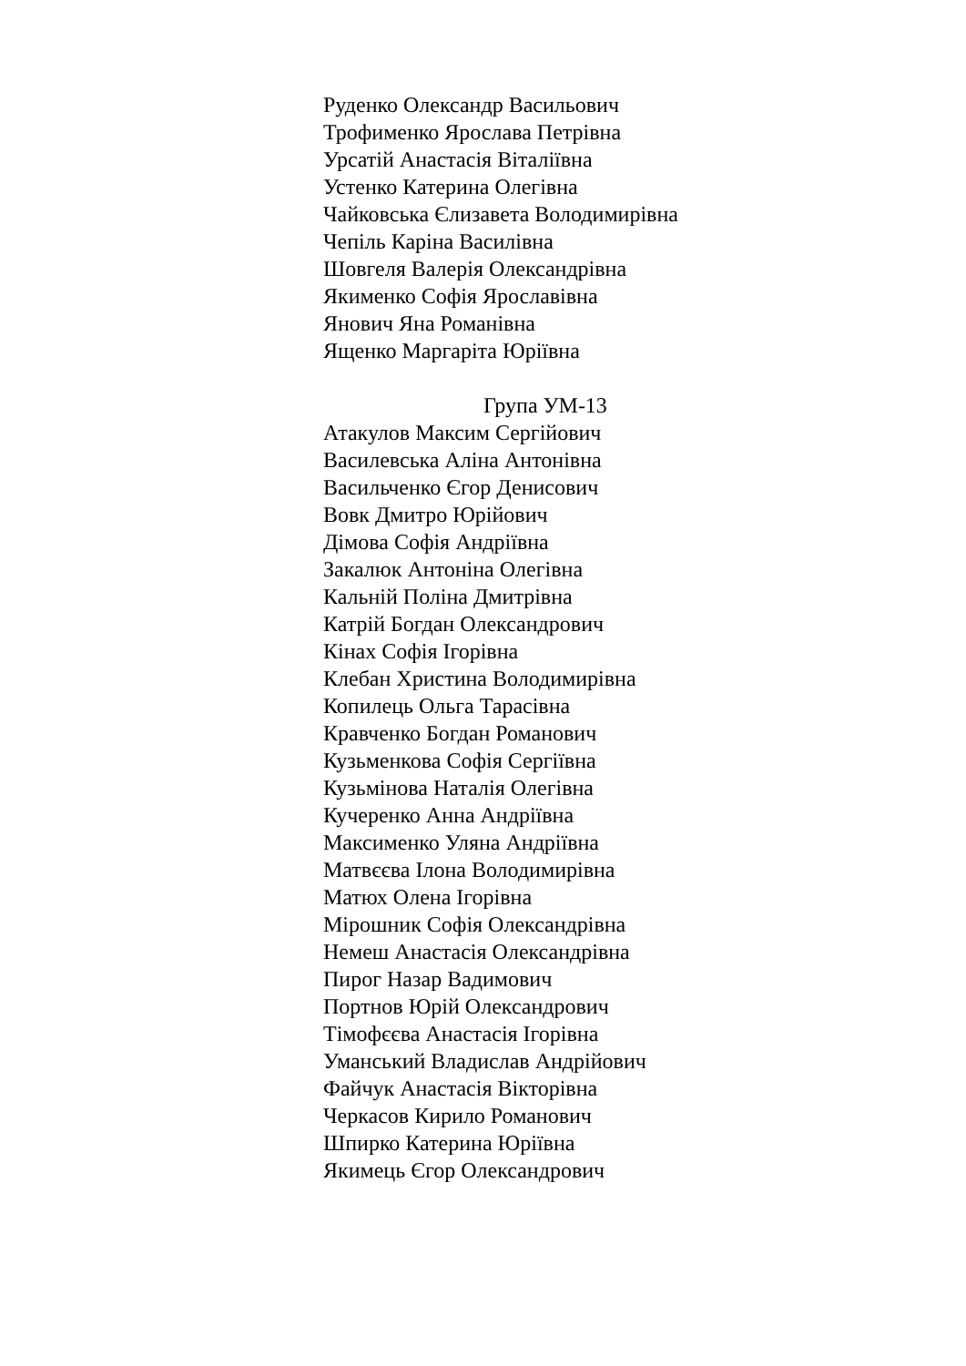Руденко Олександр Васильович
Трофименко Ярослава Петрівна
Урсатій Анастасія Віталіївна
Устенко Катерина Олегівна
Чайковська Єлизавета Володимирівна
Чепіль Каріна Василівна
Шовгеля Валерія Олександрівна
Якименко Софія Ярославівна
Янович Яна Романівна
Ященко Маргаріта Юріївна
Група УМ-13
Атакулов Максим Сергійович
Василевська Аліна Антонівна
Васильченко Єгор Денисович
Вовк Дмитро Юрійович
Дімова Софія Андріївна
Закалюк Антоніна Олегівна
Кальній Поліна Дмитрівна
Катрій Богдан Олександрович
Кінах Софія Ігорівна
Клебан Христина Володимирівна
Копилець Ольга Тарасівна
Кравченко Богдан Романович
Кузьменкова Софія Сергіївна
Кузьмінова Наталія Олегівна
Кучеренко Анна Андріївна
Максименко Уляна Андріївна
Матвєєва Ілона Володимирівна
Матюх Олена Ігорівна
Мірошник Софія Олександрівна
Немеш Анастасія Олександрівна
Пирог Назар Вадимович
Портнов Юрій Олександрович
Тімофєєва Анастасія Ігорівна
Уманський Владислав Андрійович
Файчук Анастасія Вікторівна
Черкасов Кирило Романович
Шпирко Катерина Юріївна
Якимець Єгор Олександрович